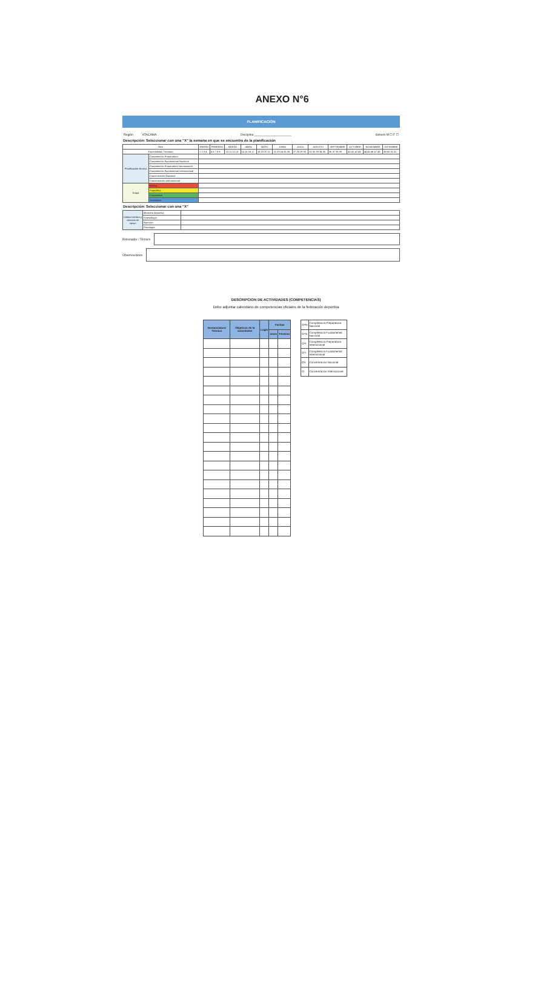ANEXO N°6
PLANIFICACIÓN
Región ATACAMA Disciplina ______________________ Género M ☐ F ☐
Descripción: Seleccionar con una "X" la semana en que se encuentra de la planificación
| Mes | | ENERO | FEBRERO | MARZO | ABRIL | MAYO | JUNIO | JULIO | AGOSTO | SEPTIEMBRE | OCTUBRE | NOVIEMBRE | DICIEMBRE |
| --- | --- | --- | --- | --- | --- | --- | --- | --- | --- | --- | --- | --- | --- |
| Especialidad / Semana | | 1 2 3 4 | 5 6 7 8 9 | 10 11 12 13 | 14 15 16 17 | 18 19 20 21 | 22 23 24 25 26 | 27 28 29 30 | 31 32 33 34 35 | 36 37 38 39 | 40 41 42 43 | 44 45 46 47 48 | 49 50 51 52 |
| Planificación técnica | Competencia Preparatoria | | | | | | | | | | | | |
| | Competencia Fundamental Nacional | | | | | | | | | | | | |
| | Competencia Preparatoria Internacional | | | | | | | | | | | | |
| | Competencia Fundamental Internacional | | | | | | | | | | | | |
| | Concentración Nacional | | | | | | | | | | | | |
| | Concentración Internacional | | | | | | | | | | | | |
| Etapa | Básica | | | | | | | | | | | | |
| | Específica | | | | | | | | | | | | |
| | Competitiva | | | | | | | | | | | | |
| | Transitoria | | | | | | | | | | | | |
Descripción: Seleccionar con una "X"
| Unidad médica y ciencias de apoyo | Medicina deportiva | |
| | Kinesiología | |
| | Nutrición | |
| | Psicología | |
Entrenador / Técnico
Observaciones
DESCRIPCION DE ACTIVIDADES (COMPETENCIAS)
Debe adjuntar calendario de competencias oficiales de la federación deportiva
| Nomenclatura Técnica | Objetivos de la actividades | Lugar | Fechas | |
| --- | --- | --- | --- | --- |
| | | | Inicio | Término |
| CPN | Competencia Preparatoria Nacional |
| CFN | Competencia Fundamental Nacional |
| CPI | Competencia Preparatoria Internacional |
| CFI | Competencia Fundamental Internacional |
| CN | Concentración Nacional |
| CI | Concentración Internacional |